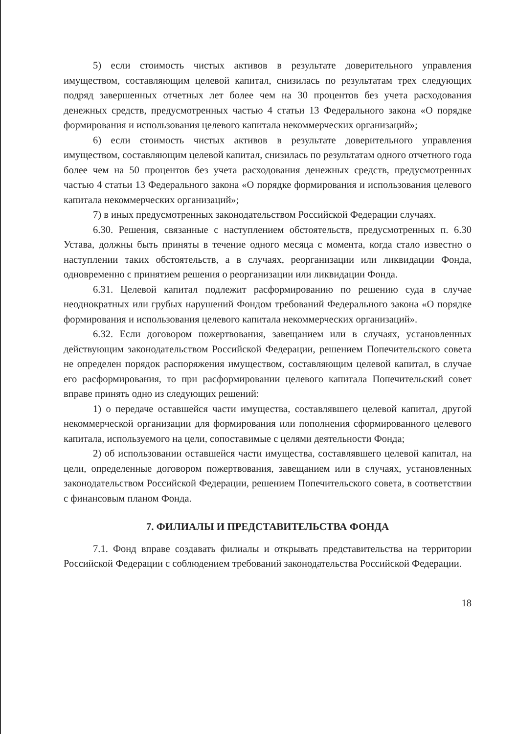5) если стоимость чистых активов в результате доверительного управления имуществом, составляющим целевой капитал, снизилась по результатам трех следующих подряд завершенных отчетных лет более чем на 30 процентов без учета расходования денежных средств, предусмотренных частью 4 статьи 13 Федерального закона «О порядке формирования и использования целевого капитала некоммерческих организаций»;
6) если стоимость чистых активов в результате доверительного управления имуществом, составляющим целевой капитал, снизилась по результатам одного отчетного года более чем на 50 процентов без учета расходования денежных средств, предусмотренных частью 4 статьи 13 Федерального закона «О порядке формирования и использования целевого капитала некоммерческих организаций»;
7) в иных предусмотренных законодательством Российской Федерации случаях.
6.30. Решения, связанные с наступлением обстоятельств, предусмотренных п. 6.30 Устава, должны быть приняты в течение одного месяца с момента, когда стало известно о наступлении таких обстоятельств, а в случаях, реорганизации или ликвидации Фонда, одновременно с принятием решения о реорганизации или ликвидации Фонда.
6.31. Целевой капитал подлежит расформированию по решению суда в случае неоднократных или грубых нарушений Фондом требований Федерального закона «О порядке формирования и использования целевого капитала некоммерческих организаций».
6.32. Если договором пожертвования, завещанием или в случаях, установленных действующим законодательством Российской Федерации, решением Попечительского совета не определен порядок распоряжения имуществом, составляющим целевой капитал, в случае его расформирования, то при расформировании целевого капитала Попечительский совет вправе принять одно из следующих решений:
1) о передаче оставшейся части имущества, составлявшего целевой капитал, другой некоммерческой организации для формирования или пополнения сформированного целевого капитала, используемого на цели, сопоставимые с целями деятельности Фонда;
2) об использовании оставшейся части имущества, составлявшего целевой капитал, на цели, определенные договором пожертвования, завещанием или в случаях, установленных законодательством Российской Федерации, решением Попечительского совета, в соответствии с финансовым планом Фонда.
7. ФИЛИАЛЫ И ПРЕДСТАВИТЕЛЬСТВА ФОНДА
7.1. Фонд вправе создавать филиалы и открывать представительства на территории Российской Федерации с соблюдением требований законодательства Российской Федерации.
18